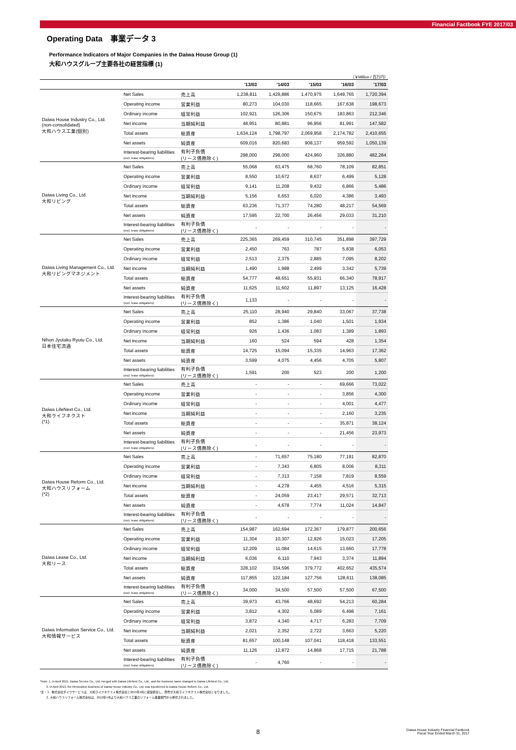Financial Factbook FYE 2017/03
Operating Data　事業データ 3
Performance Indicators of Major Companies in the Daiwa House Group (1)
大和ハウスグループ主要各社の経営指標 (1)
（￥Million / 百万円）
| | | | '13/03 | '14/03 | '15/03 | '16/03 | '17/03 |
| --- | --- | --- | --- | --- | --- | --- | --- |
| Daiwa House Industry Co., Ltd. (non-consolidated) 大和ハウス工業(個別) | Net Sales | 売上高 | 1,238,811 | 1,429,886 | 1,470,975 | 1,649,765 | 1,720,394 |
| | Operating income | 営業利益 | 80,273 | 104,030 | 118,665 | 167,638 | 198,673 |
| | Ordinary income | 経常利益 | 102,921 | 126,306 | 150,675 | 183,863 | 212,346 |
| | Net income | 当期純利益 | 48,951 | 80,881 | 96,956 | 81,991 | 147,582 |
| | Total assets | 総資産 | 1,634,124 | 1,798,797 | 2,069,958 | 2,174,782 | 2,410,655 |
| | Net assets | 純資産 | 609,016 | 820,683 | 908,137 | 959,592 | 1,050,139 |
| | Interest-bearing liabilities (excl. lease obligations) | 有利子負債 (リース債務除く) | 298,000 | 298,000 | 424,960 | 326,880 | 482,284 |
| Daiwa Living Co., Ltd. 大和リビング | Net Sales | 売上高 | 55,068 | 63,475 | 68,760 | 78,109 | 82,851 |
| | Operating income | 営業利益 | 8,550 | 10,672 | 8,637 | 6,499 | 5,128 |
| | Ordinary income | 経常利益 | 9,141 | 11,208 | 9,432 | 6,866 | 5,486 |
| | Net income | 当期純利益 | 5,156 | 6,653 | 6,020 | 4,386 | 3,493 |
| | Total assets | 総資産 | 63,236 | 71,377 | 74,280 | 48,217 | 54,569 |
| | Net assets | 純資産 | 17,595 | 22,700 | 26,456 | 29,033 | 31,210 |
| | Interest-bearing liabilities (excl. lease obligations) | 有利子負債 (リース債務除く) | - | - | - | - | - |
| Daiwa Living Management Co., Ltd. 大和リビングマネジメント | Net Sales | 売上高 | 225,365 | 269,459 | 310,745 | 351,898 | 397,729 |
| | Operating income | 営業利益 | 2,450 | 763 | 787 | 5,838 | 6,053 |
| | Ordinary income | 経常利益 | 2,513 | 2,375 | 2,885 | 7,095 | 8,202 |
| | Net income | 当期純利益 | 1,490 | 1,988 | 2,499 | 3,342 | 5,739 |
| | Total assets | 総資産 | 54,777 | 48,651 | 55,931 | 66,340 | 78,917 |
| | Net assets | 純資産 | 11,625 | 11,602 | 11,897 | 13,125 | 16,428 |
| | Interest-bearing liabilities (excl. lease obligations) | 有利子負債 (リース債務除く) | 1,133 | - | - | - | - |
| Nihon Jyutaku Ryutu Co., Ltd. 日本住宅流通 | Net Sales | 売上高 | 25,110 | 28,940 | 29,840 | 33,067 | 37,738 |
| | Operating income | 営業利益 | 852 | 1,386 | 1,040 | 1,501 | 1,934 |
| | Ordinary income | 経常利益 | 926 | 1,436 | 1,083 | 1,389 | 1,893 |
| | Net income | 当期純利益 | 160 | 524 | 594 | 428 | 1,354 |
| | Total assets | 総資産 | 14,725 | 15,094 | 15,335 | 14,963 | 17,362 |
| | Net assets | 純資産 | 3,599 | 4,075 | 4,456 | 4,705 | 5,807 |
| | Interest-bearing liabilities (excl. lease obligations) | 有利子負債 (リース債務除く) | 1,591 | 200 | 523 | 200 | 1,200 |
| Daiwa LifeNext Co., Ltd. 大和ライフネクスト (*1) | Net Sales | 売上高 | - | - | - | 69,666 | 73,022 |
| | Operating income | 営業利益 | - | - | - | 3,856 | 4,300 |
| | Ordinary income | 経常利益 | - | - | - | 4,001 | 4,477 |
| | Net income | 当期純利益 | - | - | - | 2,160 | 3,235 |
| | Total assets | 総資産 | - | - | - | 35,871 | 38,124 |
| | Net assets | 純資産 | - | - | - | 21,456 | 23,973 |
| | Interest-bearing liabilities (excl. lease obligations) | 有利子負債 (リース債務除く) | - | - | - | - | - |
| Daiwa House Reform Co., Ltd. 大和ハウスリフォーム (*2) | Net Sales | 売上高 | - | 71,657 | 75,180 | 77,191 | 82,870 |
| | Operating income | 営業利益 | - | 7,343 | 6,805 | 8,006 | 8,311 |
| | Ordinary income | 経常利益 | - | 7,313 | 7,158 | 7,819 | 8,559 |
| | Net income | 当期純利益 | - | 4,278 | 4,455 | 4,516 | 5,315 |
| | Total assets | 総資産 | - | 24,059 | 23,417 | 29,571 | 32,713 |
| | Net assets | 純資産 | - | 4,678 | 7,774 | 11,024 | 14,847 |
| | Interest-bearing liabilities (excl. lease obligations) | 有利子負債 (リース債務除く) | - | - | - | - | - |
| Daiwa Lease Co., Ltd. 大和リース | Net Sales | 売上高 | 154,987 | 162,694 | 172,367 | 179,877 | 200,656 |
| | Operating income | 営業利益 | 11,304 | 10,307 | 12,926 | 15,023 | 17,205 |
| | Ordinary income | 経常利益 | 12,209 | 11,084 | 14,615 | 13,660 | 17,778 |
| | Net income | 当期純利益 | 6,036 | 6,110 | 7,943 | 3,374 | 11,894 |
| | Total assets | 総資産 | 328,102 | 334,596 | 379,772 | 402,652 | 435,574 |
| | Net assets | 純資産 | 117,855 | 122,184 | 127,756 | 128,611 | 138,085 |
| | Interest-bearing liabilities (excl. lease obligations) | 有利子負債 (リース債務除く) | 34,000 | 34,500 | 57,500 | 57,500 | 67,500 |
| Daiwa Information Service Co., Ltd. 大和情報サービス | Net Sales | 売上高 | 39,973 | 43,766 | 48,692 | 54,213 | 60,284 |
| | Operating income | 営業利益 | 3,812 | 4,302 | 5,089 | 6,498 | 7,161 |
| | Ordinary income | 経常利益 | 3,872 | 4,340 | 4,717 | 6,283 | 7,709 |
| | Net income | 当期純利益 | 2,021 | 2,352 | 2,722 | 3,663 | 5,220 |
| | Total assets | 総資産 | 81,657 | 100,148 | 107,041 | 118,418 | 133,551 |
| | Net assets | 純資産 | 11,126 | 12,872 | 14,868 | 17,715 | 21,788 |
| | Interest-bearing liabilities (excl. lease obligations) | 有利子負債 (リース債務除く) | - | 4,760 | - | - | - |
*Note: 1. In April 2015, Daiwa Service Co., Ltd. merged with Daiwa LifeNext Co., Ltd., and the business name changed to Daiwa LifeNext Co., Ltd.
2. In April 2013, the Renovation Business of Daiwa House Industry Co., Ltd. was transferred to Daiwa House Reform Co., Ltd.
*注：１. 株式会社ダイワサービスは、大和ライフネクスト株式会社と2015年4月に経営統合し、商号が大和ライフネクスト株式会社となりました。
２. 大和ハウスリフォーム株式会社は、2013年4月より大和ハウス工業のリフォーム事業部門から移管されました。
8
Daiwa House Industry Financial Factbook
Fiscal Year Ended March 31, 2017